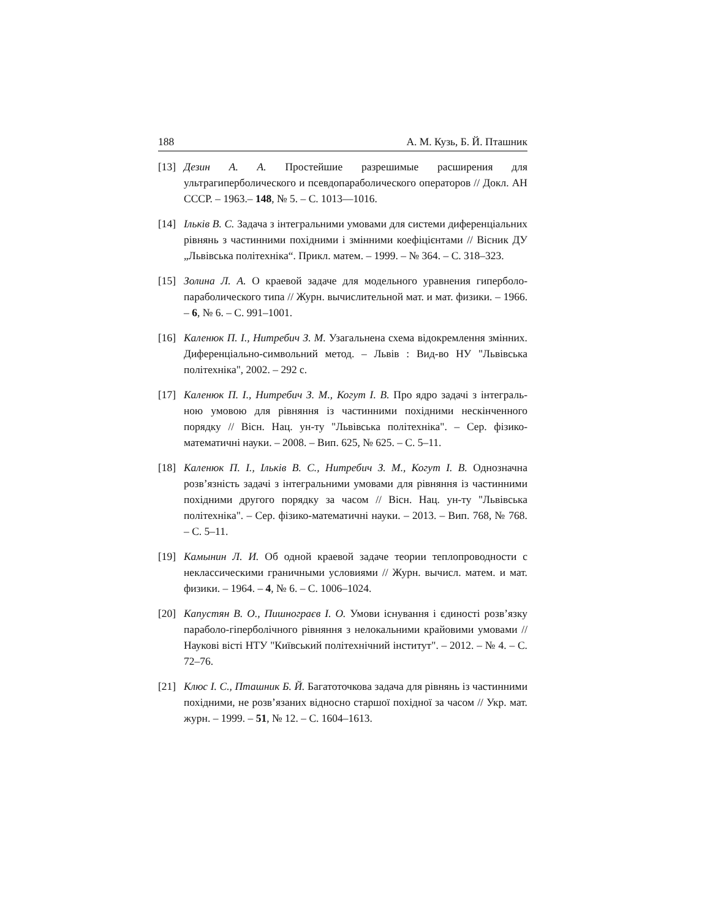188 А. М. Кузь, Б. Й. Пташник
[13] Дезин А. А. Простейшие разрешимые расширения для ультрагиперболического и псевдопараболического операторов // Докл. АН СССР. – 1963.– 148, № 5. – С. 1013—1016.
[14] Ільків В. С. Задача з інтегральними умовами для системи диференціальних рівнянь з частинними похідними і змінними коефіцієнтами // Вісник ДУ „Львівська політехніка“. Прикл. матем. – 1999. – № 364. – С. 318–323.
[15] Золина Л. А. О краевой задаче для модельного уравнения гиперболо-параболического типа // Журн. вычислительной мат. и мат. физики. – 1966. – 6, № 6. – С. 991–1001.
[16] Каленюк П. І., Нитребич З. М. Узагальнена схема відокремлення змінних. Диференціально-символьний метод. – Львів : Вид-во НУ "Львівська політехніка", 2002. – 292 с.
[17] Каленюк П. І., Нитребич З. М., Когут І. В. Про ядро задачі з інтеграль- ною умовою для рівняння із частинними похідними нескінченного порядку // Вісн. Нац. ун-ту "Львівська політехніка". – Сер. фізико-математичні науки. – 2008. – Вип. 625, № 625. – С. 5–11.
[18] Каленюк П. І., Ільків В. С., Нитребич З. М., Когут І. В. Однозначна розв’язність задачі з інтегральними умовами для рівняння із частинними похідними другого порядку за часом // Вісн. Нац. ун-ту "Львівська політехніка". – Сер. фізико-математичні науки. – 2013. – Вип. 768, № 768. – С. 5–11.
[19] Камынин Л. И. Об одной краевой задаче теории теплопроводности с неклассическими граничными условиями // Журн. вычисл. матем. и мат. физики. – 1964. – 4, № 6. – С. 1006–1024.
[20] Капустян В. О., Пишнограєв І. О. Умови існування і єдиності розв’язку параболо-гіперболічного рівняння з нелокальними крайовими умовами // Наукові вісті НТУ "Київський політехнічний інститут". – 2012. – № 4. – С. 72–76.
[21] Клюс І. С., Пташник Б. Й. Багатоточкова задача для рівнянь із частинними похідними, не розв’язаних відносно старшої похідної за часом // Укр. мат. журн. – 1999. – 51, № 12. – С. 1604–1613.